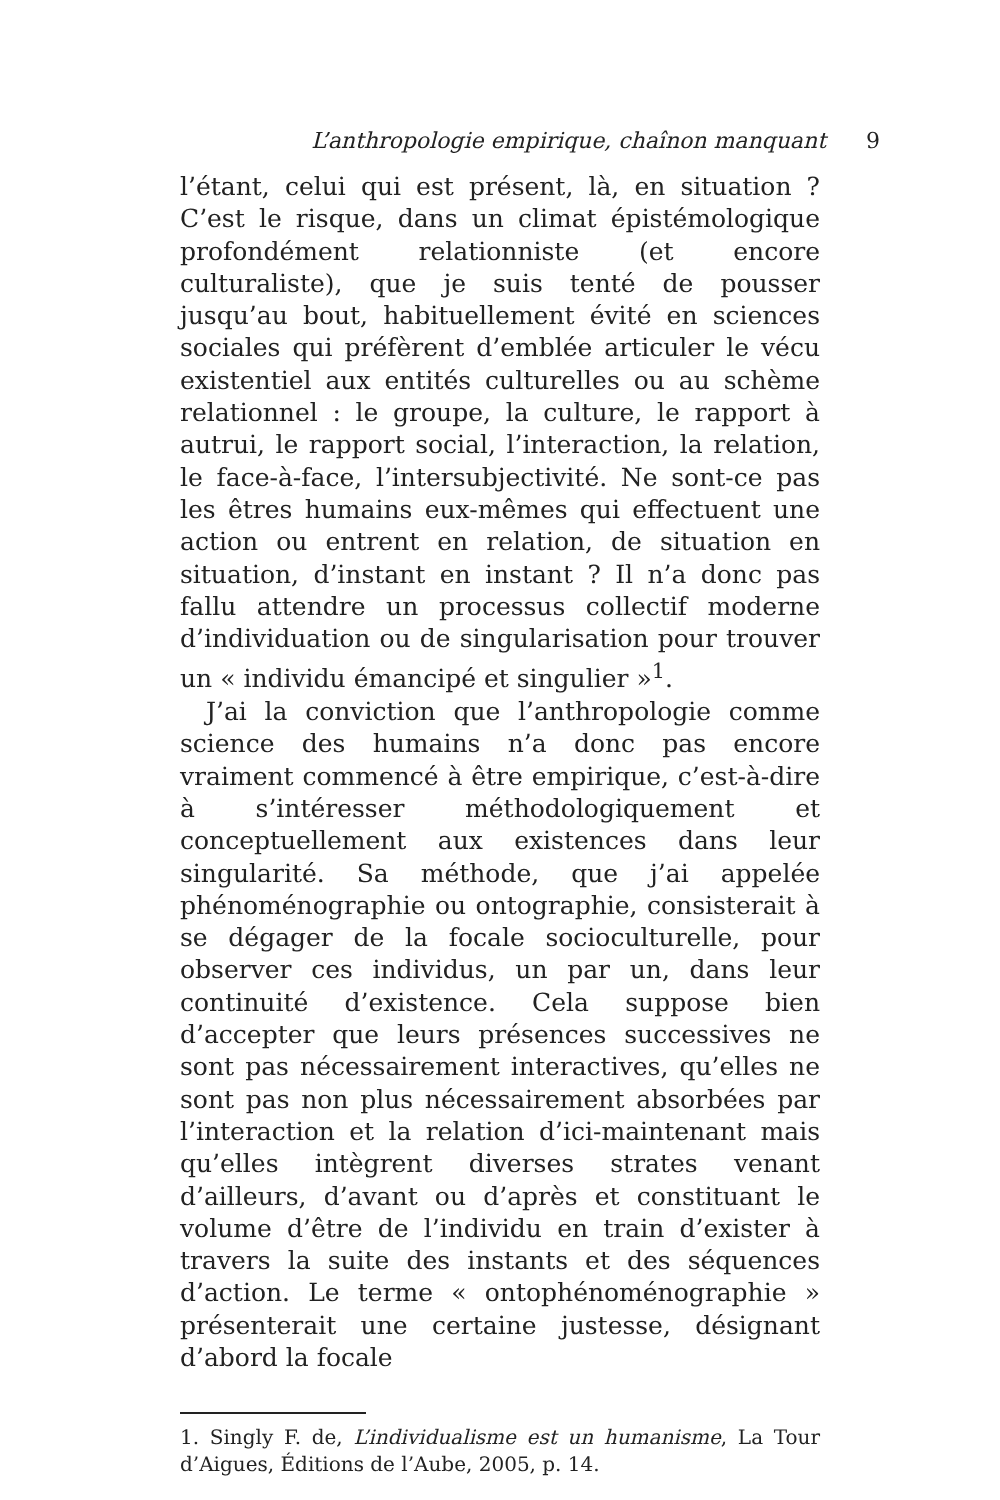L’anthropologie empirique, chaînon manquant 9
l’étant, celui qui est présent, là, en situation ? C’est le risque, dans un climat épistémologique profondément relationniste (et encore culturaliste), que je suis tenté de pousser jusqu’au bout, habituellement évité en sciences sociales qui préfèrent d’emblée articuler le vécu existentiel aux entités culturelles ou au schème relationnel : le groupe, la culture, le rapport à autrui, le rapport social, l’interaction, la relation, le face-à-face, l’intersubjectivité. Ne sont-ce pas les êtres humains eux-mêmes qui effectuent une action ou entrent en relation, de situation en situation, d’instant en instant ? Il n’a donc pas fallu attendre un processus collectif moderne d’individuation ou de singularisation pour trouver un « individu émancipé et singulier »<sup>1</sup>.
J’ai la conviction que l’anthropologie comme science des humains n’a donc pas encore vraiment commencé à être empirique, c’est-à-dire à s’intéresser méthodologiquement et conceptuellement aux existences dans leur singularité. Sa méthode, que j’ai appelée phénoménographie ou ontographie, consisterait à se dégager de la focale socioculturelle, pour observer ces individus, un par un, dans leur continuité d’existence. Cela suppose bien d’accepter que leurs présences successives ne sont pas nécessairement interactives, qu’elles ne sont pas non plus nécessairement absorbées par l’interaction et la relation d’ici-maintenant mais qu’elles intègrent diverses strates venant d’ailleurs, d’avant ou d’après et constituant le volume d’être de l’individu en train d’exister à travers la suite des instants et des séquences d’action. Le terme « ontophénoménographie » présenterait une certaine justesse, désignant d’abord la focale
1. Singly F. de, L’individualisme est un humanisme, La Tour d’Aigues, Éditions de l’Aube, 2005, p. 14.